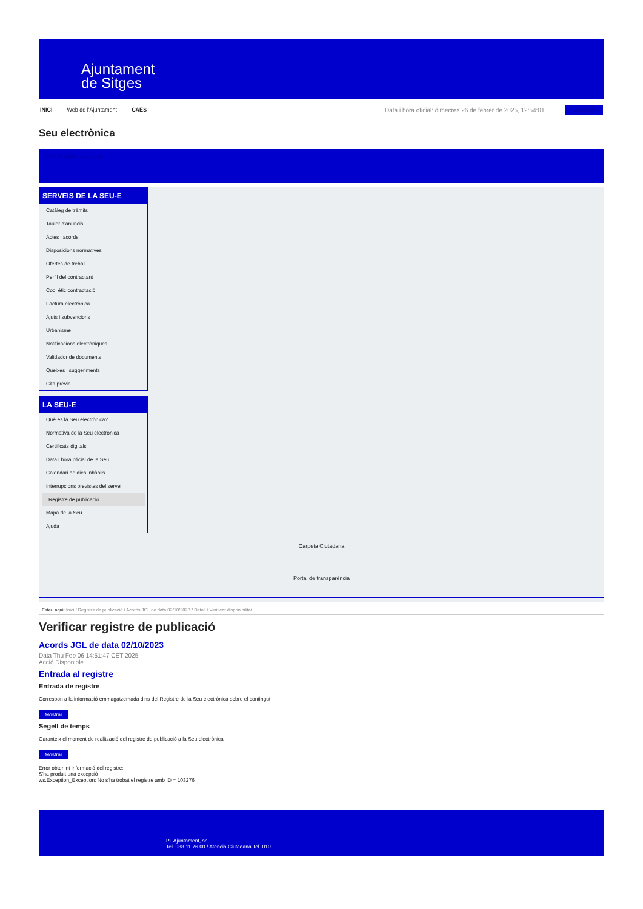Ajuntament
de Sitges
INICI Web de l'Ajuntament CAES Data i hora oficial: dimecres 26 de febrer de 2025, 12:54:01 Directorio
Seu electrònica
Obtenir còpia autèntica
SERVEIS DE LA SEU-E
Catàleg de tràmits
Tauler d'anuncis
Actes i acords
Disposicions normatives
Ofertes de treball
Perfil del contractant
Codi ètic contractació
Factura electrònica
Ajuts i subvencions
Urbanisme
Notificacions electròniques
Validador de documents
Queixes i suggeriments
Cita prèvia
LA SEU-E
Què és la Seu electrònica?
Normativa de la Seu electrònica
Certificats digitals
Data i hora oficial de la Seu
Calendari de dies inhàbils
Interrupcions previstes del servei
Registre de publicació
Mapa de la Seu
Ajuda
Carpeta Ciutadana
Portal de transparència
Esteu aquí: Inici / Registre de publicació / Acords JGL de data 02/10/2023 / Detall / Verificar disponibilitat
Verificar registre de publicació
Acords JGL de data 02/10/2023
Data Thu Feb 06 14:51:47 CET 2025
Acció Disponible
Entrada al registre
Entrada de registre
Correspon a la informació emmagatzemada dins del Registre de la Seu electrònica sobre el contingut
Mostrar
Segell de temps
Garanteix el moment de realització del registre de publicació a la Seu electrònica
Mostrar
Error obtenint informació del registre:
S'ha produit una excepció
ws.Exception_Exception: No s'ha trobat el registre amb ID = 103276
Pl. Ajuntament, sn.
Tel. 938 11 76 00 / Atenció Ciutadana Tel. 010